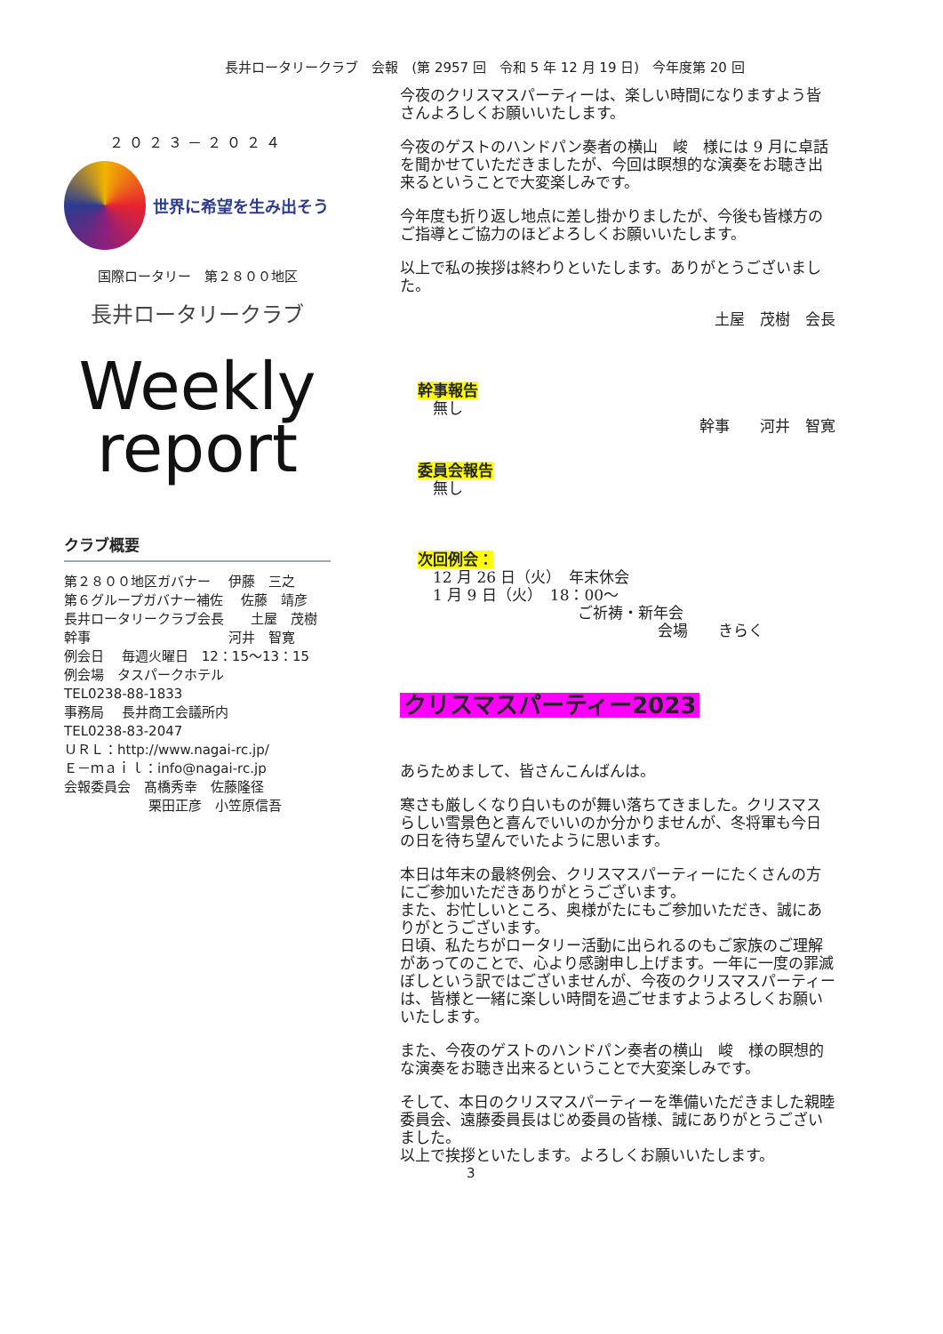長井ロータリークラブ　会報　(第 2957 回　令和 5 年 12 月 19 日)　今年度第 20 回
２０２３－２０２４
世界に希望を生み出そう
国際ロータリー　第２８００地区
長井ロータリークラブ
Weekly
report
クラブ概要
第２８００地区ガバナー　 伊藤　三之
第６グループガバナー補佐　 佐藤　靖彦
長井ロータリークラブ会長　　土屋　茂樹
幹事　　　　　　　　　　 河井　智寛
例会日　 毎週火曜日　12：15～13：15
例会場　タスパークホテル
TEL0238-88-1833
事務局　 長井商工会議所内
TEL0238-83-2047
ＵＲＬ：http://www.nagai-rc.jp/
Ｅ－ｍａｉｌ：info@nagai-rc.jp
会報委員会　髙橋秀幸　佐藤隆径
　　　　　　 栗田正彦　小笠原信吾
今夜のクリスマスパーティーは、楽しい時間になりますよう皆さんよろしくお願いいたします。
今夜のゲストのハンドパン奏者の横山　峻　様には 9 月に卓話を聞かせていただきましたが、今回は瞑想的な演奏をお聴き出来るということで大変楽しみです。
今年度も折り返し地点に差し掛かりましたが、今後も皆様方のご指導とご協力のほどよろしくお願いいたします。
以上で私の挨拶は終わりといたします。ありがとうございました。
土屋　茂樹　会長
幹事報告
　無し
幹事　　河井　智寛
委員会報告
　無し
次回例会：
　12 月 26 日（火）　年末休会
　1 月 9 日（火）　18：00～
ご祈祷・新年会
会場　　きらく
クリスマスパーティー2023
あらためまして、皆さんこんばんは。
寒さも厳しくなり白いものが舞い落ちてきました。クリスマスらしい雪景色と喜んでいいのか分かりませんが、冬将軍も今日の日を待ち望んでいたように思います。
本日は年末の最終例会、クリスマスパーティーにたくさんの方にご参加いただきありがとうございます。
また、お忙しいところ、奥様がたにもご参加いただき、誠にありがとうございます。
日頃、私たちがロータリー活動に出られるのもご家族のご理解があってのことで、心より感謝申し上げます。一年に一度の罪滅ぼしという訳ではございませんが、今夜のクリスマスパーティーは、皆様と一緒に楽しい時間を過ごせますようよろしくお願いいたします。
また、今夜のゲストのハンドパン奏者の横山　峻　様の瞑想的な演奏をお聴き出来るということで大変楽しみです。
そして、本日のクリスマスパーティーを準備いただきました親睦委員会、遠藤委員長はじめ委員の皆様、誠にありがとうございました。
以上で挨拶といたします。よろしくお願いいたします。
3